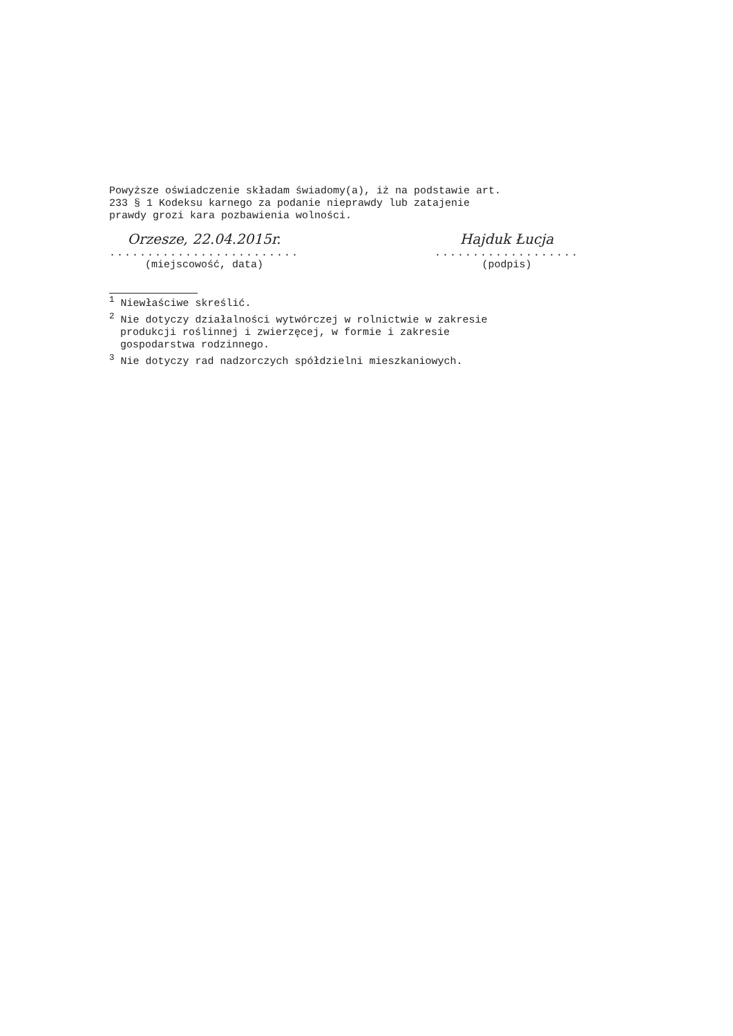Powyższe oświadczenie składam świadomy(a), iż na podstawie art.
233 § 1 Kodeksu karnego za podanie nieprawdy lub zatajenie
prawdy grozi kara pozbawienia wolności.
Orzesze, 22.04.2015r.
.........................
(miejscowość, data)
Hajduk Łucja
...................
(podpis)
<sup>1</sup> Niewłaściwe skreślić.
<sup>2</sup> Nie dotyczy działalności wytwórczej w rolnictwie w zakresie
produkcji roślinnej i zwierzęcej, w formie i zakresie
gospodarstwa rodzinnego.
<sup>3</sup> Nie dotyczy rad nadzorczych spółdzielni mieszkaniowych.